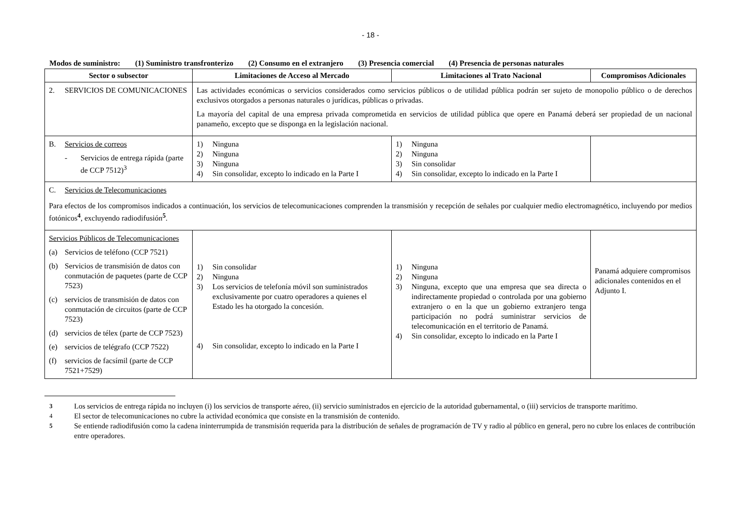- 18 -
Modos de suministro: (1) Suministro transfronterizo (2) Consumo en el extranjero (3) Presencia comercial (4) Presencia de personas naturales
| Sector o subsector | Limitaciones de Acceso al Mercado | Limitaciones al Trato Nacional | Compromisos Adicionales |
| --- | --- | --- | --- |
| 2. SERVICIOS DE COMUNICACIONES | Las actividades económicas o servicios considerados como servicios públicos o de utilidad pública podrán ser sujeto de monopolio público o de derechos exclusivos otorgados a personas naturales o jurídicas, públicas o privadas. La mayoría del capital de una empresa privada comprometida en servicios de utilidad pública que opere en Panamá deberá ser propiedad de un nacional panameño, excepto que se disponga en la legislación nacional. | | |
| B. Servicios de correos - Servicios de entrega rápida (parte de CCP 7512)<sup>3</sup> | 1) Ninguna 2) Ninguna 3) Ninguna 4) Sin consolidar, excepto lo indicado en la Parte I | 1) Ninguna 2) Ninguna 3) Sin consolidar 4) Sin consolidar, excepto lo indicado en la Parte I | |
| C. Servicios de Telecomunicaciones Para efectos de los compromisos indicados a continuación, los servicios de telecomunicaciones comprenden la transmisión y recepción de señales por cualquier medio electromagnético, incluyendo por medios fotónicos<sup>4</sup>, excluyendo radiodifusión<sup>5</sup>. | | | |
| Servicios Públicos de Telecomunicaciones (a) Servicios de teléfono (CCP 7521) (b) Servicios de transmisión de datos con conmutación de paquetes (parte de CCP 7523) (c) servicios de transmisión de datos con conmutación de circuitos (parte de CCP 7523) (d) servicios de télex (parte de CCP 7523) (e) servicios de telégrafo (CCP 7522) (f) servicios de facsímil (parte de CCP 7521+7529) | 1) Sin consolidar 2) Ninguna 3) Los servicios de telefonía móvil son suministrados exclusivamente por cuatro operadores a quienes el Estado les ha otorgado la concesión. 4) Sin consolidar, excepto lo indicado en la Parte I | 1) Ninguna 2) Ninguna 3) Ninguna, excepto que una empresa que sea directa o indirectamente propiedad o controlada por una gobierno extranjero o en la que un gobierno extranjero tenga participación no podrá suministrar servicios de telecomunicación en el territorio de Panamá. 4) Sin consolidar, excepto lo indicado en la Parte I | Panamá adquiere compromisos adicionales contenidos en el Adjunto I. |
<sup>3</sup> Los servicios de entrega rápida no incluyen (i) los servicios de transporte aéreo, (ii) servicio suministrados en ejercicio de la autoridad gubernamental, o (iii) servicios de transporte marítimo.
<sup>4</sup> El sector de telecomunicaciones no cubre la actividad económica que consiste en la transmisión de contenido.
<sup>5</sup> Se entiende radiodifusión como la cadena ininterrumpida de transmisión requerida para la distribución de señales de programación de TV y radio al público en general, pero no cubre los enlaces de contribución entre operadores.